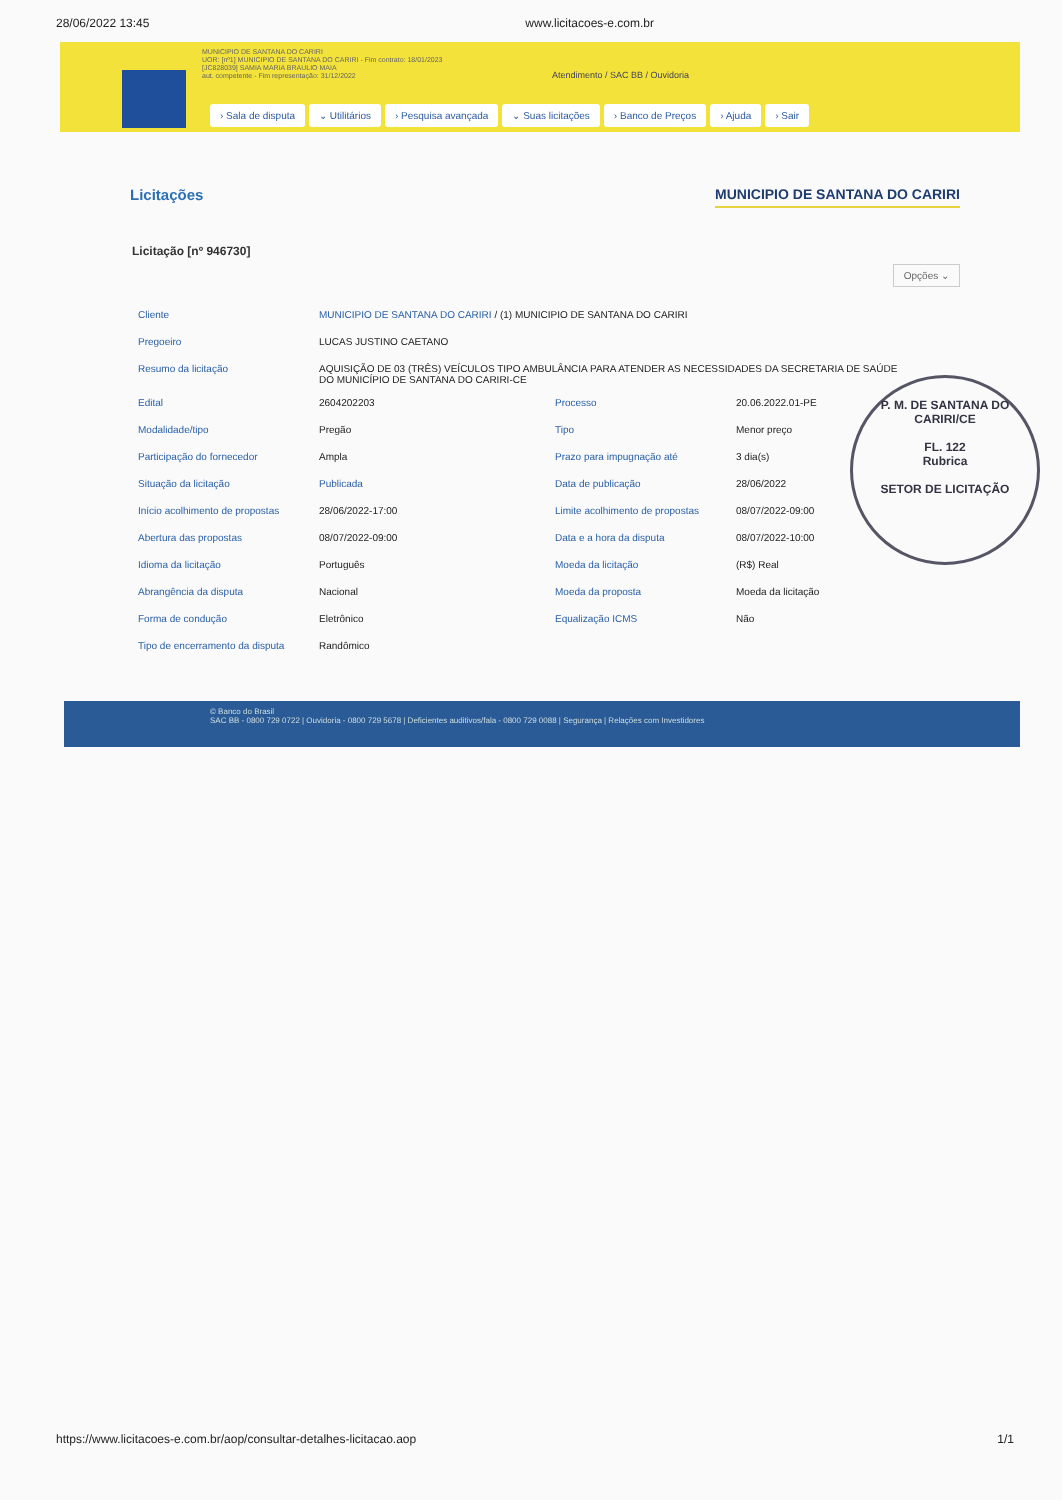28/06/2022 13:45 www.licitacoes-e.com.br
MUNICIPIO DE SANTANA DO CARIRI
UOR: [nº1] MUNICIPIO DE SANTANA DO CARIRI - Fim contrato: 18/01/2023
[JC828039] SAMIA MARIA BRAULIO MAIA
aut. competente - Fim representação: 31/12/2022
Atendimento / SAC BB / Ouvidoria
› Sala de disputa ⌄ Utilitários › Pesquisa avançada ⌄ Suas licitações › Banco de Preços › Ajuda › Sair
Licitações MUNICIPIO DE SANTANA DO CARIRI
Licitação [nº 946730]
Opções ⌄
| Cliente | MUNICIPIO DE SANTANA DO CARIRI / (1) MUNICIPIO DE SANTANA DO CARIRI | | |
| Pregoeiro | LUCAS JUSTINO CAETANO | | |
| Resumo da licitação | AQUISIÇÃO DE 03 (TRÊS) VEÍCULOS TIPO AMBULÂNCIA PARA ATENDER AS NECESSIDADES DA SECRETARIA DE SAÚDE DO MUNICÍPIO DE SANTANA DO CARIRI-CE | | |
| Edital | 2604202203 | Processo | 20.06.2022.01-PE |
| Modalidade/tipo | Pregão | Tipo | Menor preço |
| Participação do fornecedor | Ampla | Prazo para impugnação até | 3 dia(s) |
| Situação da licitação | Publicada | Data de publicação | 28/06/2022 |
| Início acolhimento de propostas | 28/06/2022-17:00 | Limite acolhimento de propostas | 08/07/2022-09:00 |
| Abertura das propostas | 08/07/2022-09:00 | Data e a hora da disputa | 08/07/2022-10:00 |
| Idioma da licitação | Português | Moeda da licitação | (R$) Real |
| Abrangência da disputa | Nacional | Moeda da proposta | Moeda da licitação |
| Forma de condução | Eletrônico | Equalização ICMS | Não |
| Tipo de encerramento da disputa | Randômico | | |
P. M. DE SANTANA DO CARIRI/CE
FL. 122
Rubrica
SETOR DE LICITAÇÃO
© Banco do Brasil
SAC BB - 0800 729 0722 | Ouvidoria - 0800 729 5678 | Deficientes auditivos/fala - 0800 729 0088 | Segurança | Relações com Investidores
https://www.licitacoes-e.com.br/aop/consultar-detalhes-licitacao.aop 1/1